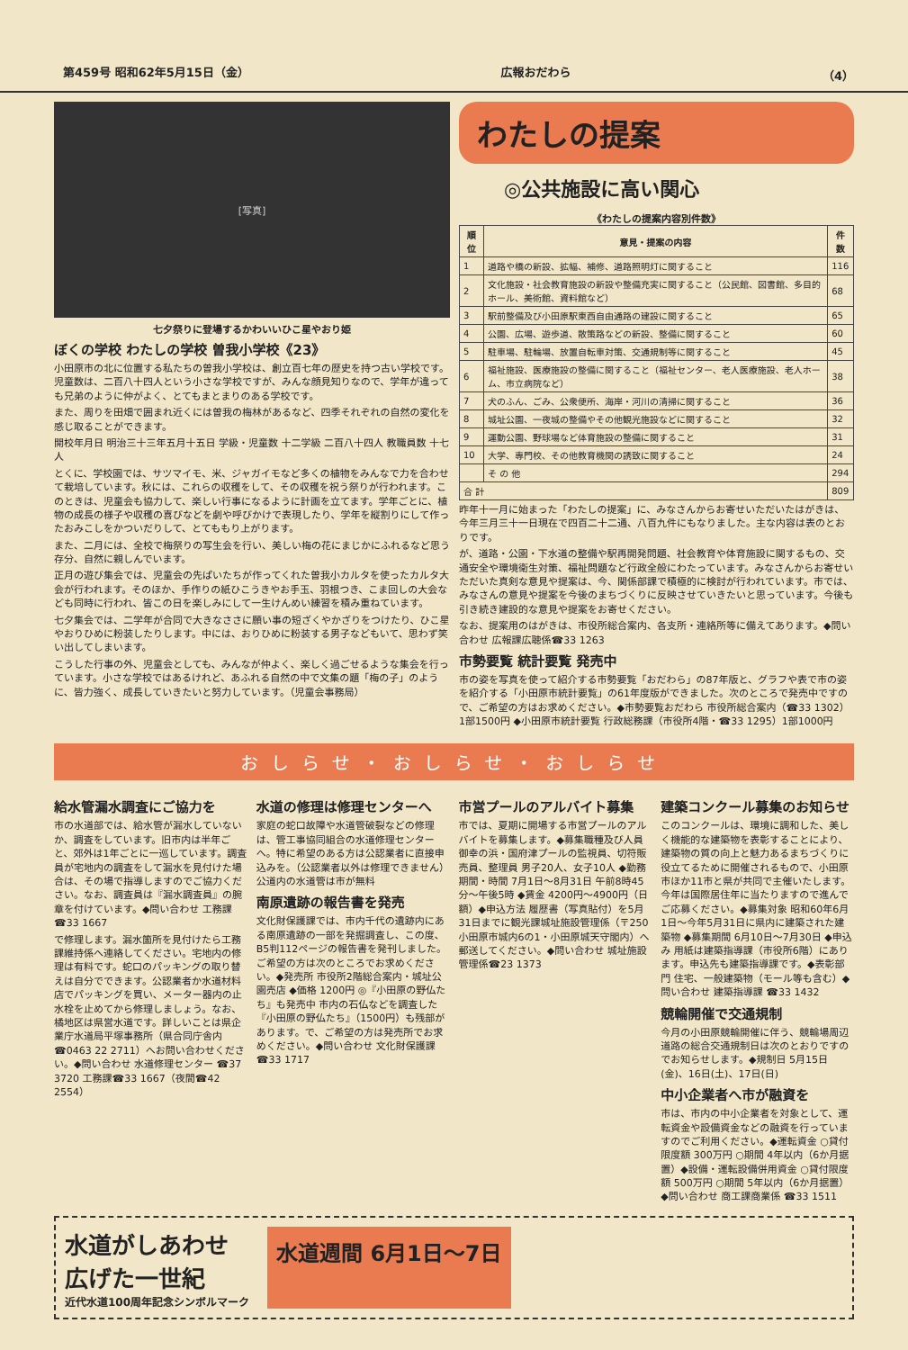第459号 昭和62年5月15日（金） 広報おだわら （4）
[写真]
七夕祭りに登場するかわいいひこ星やおり姫
ぼくの学校 わたしの学校 曽我小学校《23》
小田原市の北に位置する私たちの曽我小学校は、創立百七年の歴史を持つ古い学校です。児童数は、二百八十四人という小さな学校ですが、みんな顔見知りなので、学年が違っても兄弟のように仲がよく、とてもまとまりのある学校です。
また、周りを田畑で囲まれ近くには曽我の梅林があるなど、四季それぞれの自然の変化を感じ取ることができます。
開校年月日 明治三十三年五月十五日 学級・児童数 十二学級 二百八十四人 教職員数 十七人
とくに、学校園では、サツマイモ、米、ジャガイモなど多くの植物をみんなで力を合わせて栽培しています。秋には、これらの収穫をして、その収穫を祝う祭りが行われます。このときは、児童会も協力して、楽しい行事になるように計画を立てます。学年ごとに、植物の成長の様子や収穫の喜びなどを劇や呼びかけで表現したり、学年を縦割りにして作ったおみこしをかついだりして、とてももり上がります。
また、二月には、全校で梅祭りの写生会を行い、美しい梅の花にまじかにふれるなど思う存分、自然に親しんでいます。
正月の遊び集会では、児童会の先ぱいたちが作ってくれた曽我小カルタを使ったカルタ大会が行われます。そのほか、手作りの紙ひこうきやお手玉、羽根つき、こま回しの大会なども同時に行われ、皆この日を楽しみにして一生けんめい練習を積み重ねています。
七夕集会では、二学年が合同で大きなささに願い事の短ざくやかざりをつけたり、ひこ星やおりひめに粉装したりします。中には、おりひめに粉装する男子などもいて、思わず笑い出してしまいます。
こうした行事の外、児童会としても、みんなが仲よく、楽しく過ごせるような集会を行っています。小さな学校ではあるけれど、あふれる自然の中で文集の題「梅の子」のように、皆力強く、成長していきたいと努力しています。（児童会事務局）
わたしの提案
◎公共施設に高い関心
《わたしの提案内容別件数》
| 順位 | 意見・提案の内容 | 件数 |
| --- | --- | --- |
| 1 | 道路や橋の新設、拡幅、補修、道路照明灯に関すること | 116 |
| 2 | 文化施設・社会教育施設の新設や整備充実に関すること（公民館、図書館、多目的ホール、美術館、資料館など） | 68 |
| 3 | 駅前整備及び小田原駅東西自由通路の建設に関すること | 65 |
| 4 | 公園、広場、遊歩道、散策路などの新設、整備に関すること | 60 |
| 5 | 駐車場、駐輪場、放置自転車対策、交通規制等に関すること | 45 |
| 6 | 福祉施設、医療施設の整備に関すること（福祉センター、老人医療施設、老人ホーム、市立病院など） | 38 |
| 7 | 犬のふん、ごみ、公衆便所、海岸・河川の清掃に関すること | 36 |
| 8 | 城址公園、一夜城の整備やその他観光施設などに関すること | 32 |
| 9 | 運動公園、野球場など体育施設の整備に関すること | 31 |
| 10 | 大学、専門校、その他教育機関の誘致に関すること | 24 |
| | そ の 他 | 294 |
| 合 計 | | 809 |
昨年十一月に始まった「わたしの提案」に、みなさんからお寄せいただいたはがきは、今年三月三十一日現在で四百二十二通、八百九件にもなりました。主な内容は表のとおりです。
が、道路・公園・下水道の整備や駅再開発問題、社会教育や体育施設に関するもの、交通安全や環境衛生対策、福祉問題など行政全般にわたっています。みなさんからお寄せいただいた真剣な意見や提案は、今、関係部課で積極的に検討が行われています。市では、みなさんの意見や提案を今後のまちづくりに反映させていきたいと思っています。今後も引き続き建設的な意見や提案をお寄せください。
なお、提案用のはがきは、市役所総合案内、各支所・連絡所等に備えてあります。◆問い合わせ 広報課広聴係☎33 1263
市勢要覧 統計要覧 発売中
市の姿を写真を使って紹介する市勢要覧「おだわら」の87年版と、グラフや表で市の姿を紹介する「小田原市統計要覧」の61年度版ができました。次のところで発売中ですので、ご希望の方はお求めください。◆市勢要覧おだわら 市役所総合案内（☎33 1302）1部1500円 ◆小田原市統計要覧 行政総務課（市役所4階・☎33 1295）1部1000円
おしらせ・おしらせ・おしらせ
給水管漏水調査にご協力を
市の水道部では、給水管が漏水していないか、調査をしています。旧市内は半年ごと、郊外は1年ごとに一巡しています。調査員が宅地内の調査をして漏水を見付けた場合は、その場で指導しますのでご協力ください。なお、調査員は『漏水調査員』の腕章を付けています。◆問い合わせ 工務課 ☎33 1667
で修理します。漏水箇所を見付けたら工務課維持係へ連絡してください。宅地内の修理は有料です。蛇口のパッキングの取り替えは自分でできます。公認業者か水道材料店でパッキングを買い、メーター器内の止水栓を止めてから修理しましょう。なお、橘地区は県営水道です。詳しいことは県企業庁水道局平塚事務所（県合同庁舎内☎0463 22 2711）へお問い合わせください。◆問い合わせ 水道修理センター ☎37 3720 工務課☎33 1667（夜間☎42 2554）
水道の修理は修理センターへ
家庭の蛇口故障や水道管破裂などの修理は、管工事協同組合の水道修理センターへ。特に希望のある方は公認業者に直接申込みを。（公認業者以外は修理できません）公道内の水道管は市が無料
南原遺跡の報告書を発売
文化財保護課では、市内千代の遺跡内にある南原遺跡の一部を発掘調査し、この度、B5判112ページの報告書を発刊しました。ご希望の方は次のところでお求めください。◆発売所 市役所2階総合案内・城址公園売店 ◆価格 1200円 ◎『小田原の野仏たち』も発売中 市内の石仏などを調査した『小田原の野仏たち』（1500円）も残部があります。で、ご希望の方は発売所でお求めください。◆問い合わせ 文化財保護課 ☎33 1717
市営プールのアルバイト募集
市では、夏期に開場する市営プールのアルバイトを募集します。◆募集職種及び人員 御幸の浜・国府津プールの監視員、切符販売員、整理員 男子20人、女子10人 ◆勤務期間・時間 7月1日〜8月31日 午前8時45分〜午後5時 ◆賃金 4200円〜4900円（日額）◆申込方法 履歴書（写真貼付）を5月31日までに観光課城址施設管理係（〒250小田原市城内6の1・小田原城天守閣内）へ郵送してください。◆問い合わせ 城址施設管理係☎23 1373
建築コンクール募集のお知らせ
このコンクールは、環境に調和した、美しく機能的な建築物を表彰することにより、建築物の質の向上と魅力あるまちづくりに役立てるために開催されるもので、小田原市ほか11市と県が共同で主催いたします。今年は国際居住年に当たりますので進んでご応募ください。◆募集対象 昭和60年6月1日〜今年5月31日に県内に建築された建築物 ◆募集期間 6月10日〜7月30日 ◆申込み 用紙は建築指導課（市役所6階）にあります。申込先も建築指導課です。◆表彰部門 住宅、一般建築物（モール等も含む）◆問い合わせ 建築指導課 ☎33 1432
競輪開催で交通規制
今月の小田原競輪開催に伴う、競輪場周辺道路の総合交通規制日は次のとおりですのでお知らせします。◆規制日 5月15日(金)、16日(土)、17日(日)
中小企業者へ市が融資を
市は、市内の中小企業者を対象として、運転資金や設備資金などの融資を行っていますのでご利用ください。◆運転資金 ○貸付限度額 300万円 ○期間 4年以内（6か月据置）◆設備・運転設備併用資金 ○貸付限度額 500万円 ○期間 5年以内（6か月据置）◆問い合わせ 商工課商業係 ☎33 1511
水道がしあわせ
広げた一世紀
近代水道100周年記念シンボルマーク
水道週間 6月1日〜7日